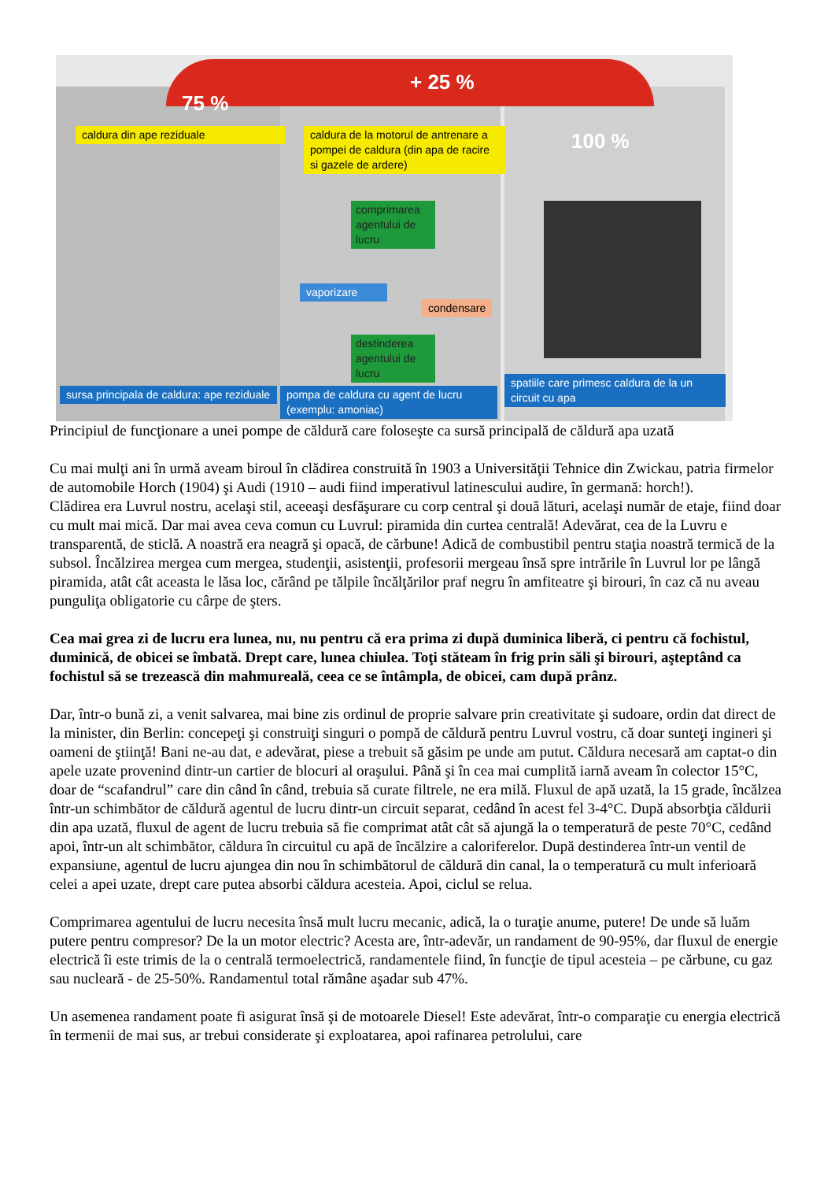75 %
+ 25 %
100 %
caldura din ape reziduale
caldura de la motorul de antrenare a pompei de caldura (din apa de racire si gazele de ardere)
comprimarea agentului de lucru
vaporizare
condensare
destinderea agentului de lucru
sursa principala de caldura: ape reziduale
pompa de caldura cu agent de lucru (exemplu: amoniac)
spatiile care primesc caldura de la un circuit cu apa
Principiul de funcţionare a unei pompe de căldură care foloseşte ca sursă principală de căldură apa uzată
Cu mai mulţi ani în urmă aveam biroul în clădirea construită în 1903 a Universităţii Tehnice din Zwickau, patria firmelor de automobile Horch (1904) şi Audi (1910 – audi fiind imperativul latinescului audire, în germană: horch!).
Clădirea era Luvrul nostru, acelaşi stil, aceeaşi desfăşurare cu corp central şi două lături, acelaşi număr de etaje, fiind doar cu mult mai mică. Dar mai avea ceva comun cu Luvrul: piramida din curtea centrală! Adevărat, cea de la Luvru e transparentă, de sticlă. A noastră era neagră şi opacă, de cărbune! Adică de combustibil pentru staţia noastră termică de la subsol. Încălzirea mergea cum mergea, studenţii, asistenţii, profesorii mergeau însă spre intrările în Luvrul lor pe lângă piramida, atât cât aceasta le lăsa loc, cărând pe tălpile încălţărilor praf negru în amfiteatre şi birouri, în caz că nu aveau punguliţa obligatorie cu cârpe de şters.
Cea mai grea zi de lucru era lunea, nu, nu pentru că era prima zi după duminica liberă, ci pentru că fochistul, duminică, de obicei se îmbată. Drept care, lunea chiulea. Toţi stăteam în frig prin săli şi birouri, aşteptând ca fochistul să se trezească din mahmureală, ceea ce se întâmpla, de obicei, cam după prânz.
Dar, într-o bună zi, a venit salvarea, mai bine zis ordinul de proprie salvare prin creativitate şi sudoare, ordin dat direct de la minister, din Berlin: concepeţi şi construiţi singuri o pompă de căldură pentru Luvrul vostru, că doar sunteţi ingineri şi oameni de ştiinţă! Bani ne-au dat, e adevărat, piese a trebuit să găsim pe unde am putut. Căldura necesară am captat-o din apele uzate provenind dintr-un cartier de blocuri al oraşului. Până şi în cea mai cumplită iarnă aveam în colector 15°C, doar de “scafandrul” care din când în când, trebuia să curate filtrele, ne era milă. Fluxul de apă uzată, la 15 grade, încălzea într-un schimbător de căldură agentul de lucru dintr-un circuit separat, cedând în acest fel 3-4°C. După absorbţia căldurii din apa uzată, fluxul de agent de lucru trebuia să fie comprimat atât cât să ajungă la o temperatură de peste 70°C, cedând apoi, într-un alt schimbător, căldura în circuitul cu apă de încălzire a caloriferelor. După destinderea într-un ventil de expansiune, agentul de lucru ajungea din nou în schimbătorul de căldură din canal, la o temperatură cu mult inferioară celei a apei uzate, drept care putea absorbi căldura acesteia. Apoi, ciclul se relua.
Comprimarea agentului de lucru necesita însă mult lucru mecanic, adică, la o turaţie anume, putere! De unde să luăm putere pentru compresor? De la un motor electric? Acesta are, într-adevăr, un randament de 90-95%, dar fluxul de energie electrică îi este trimis de la o centrală termoelectrică, randamentele fiind, în funcţie de tipul acesteia – pe cărbune, cu gaz sau nucleară - de 25-50%. Randamentul total rămâne aşadar sub 47%.
Un asemenea randament poate fi asigurat însă şi de motoarele Diesel! Este adevărat, într-o comparaţie cu energia electrică în termenii de mai sus, ar trebui considerate şi exploatarea, apoi rafinarea petrolului, care